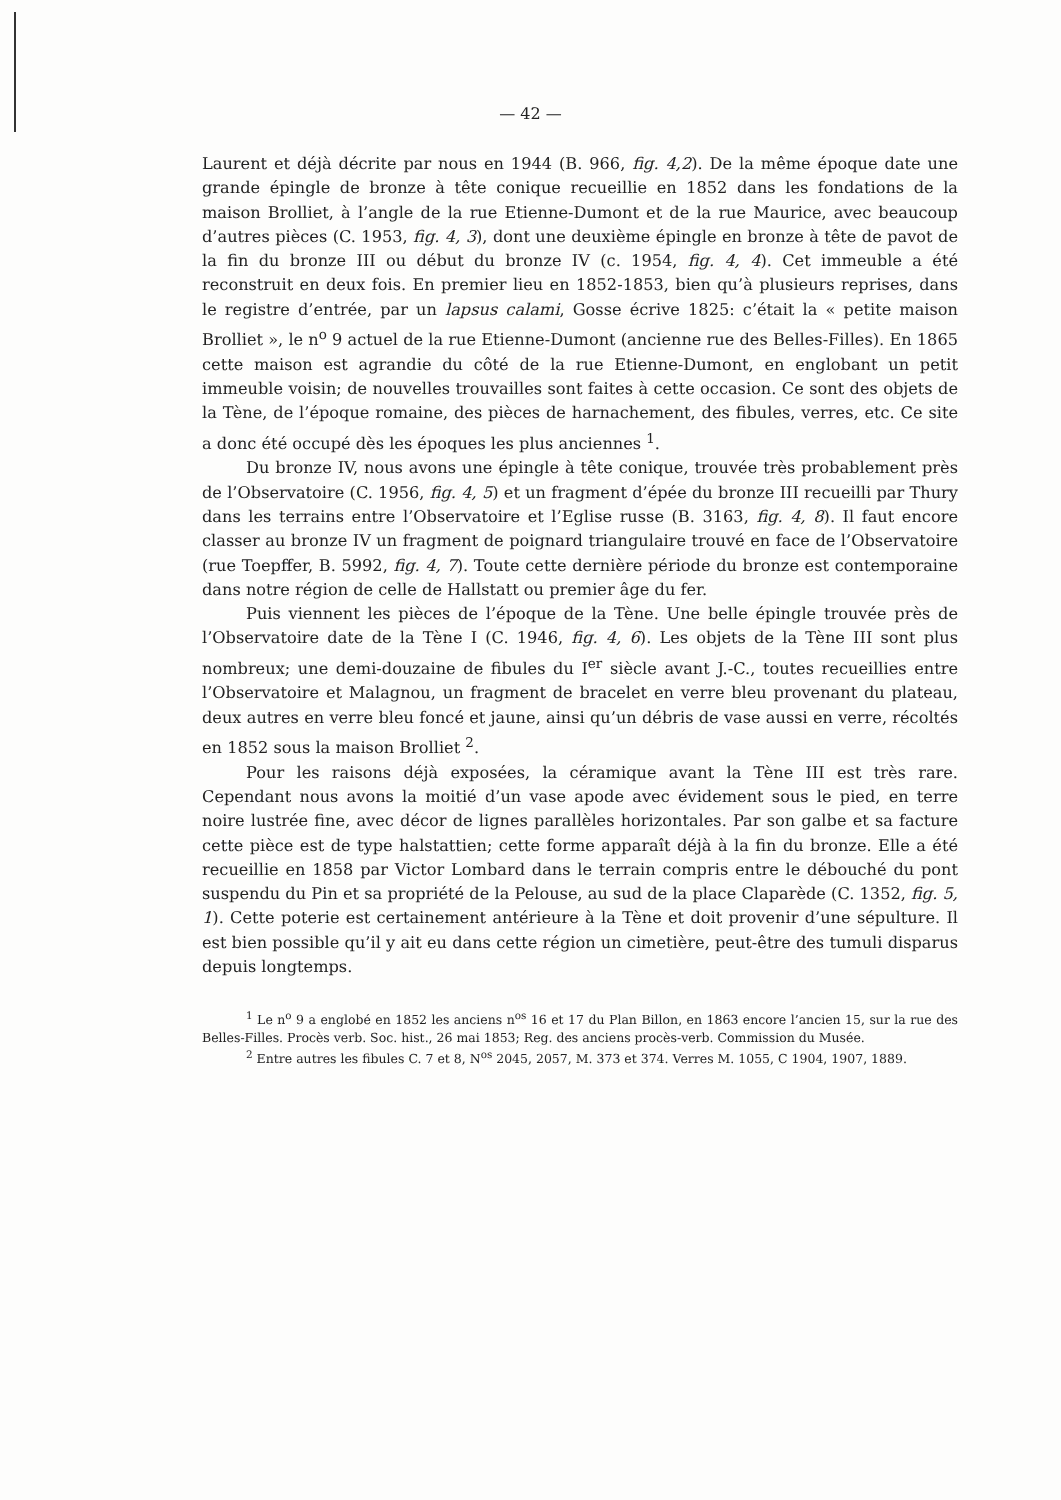— 42 —
Laurent et déjà décrite par nous en 1944 (B. 966, fig. 4,2). De la même époque date une grande épingle de bronze à tête conique recueillie en 1852 dans les fondations de la maison Brolliet, à l’angle de la rue Etienne-Dumont et de la rue Maurice, avec beaucoup d’autres pièces (C. 1953, fig. 4, 3), dont une deuxième épingle en bronze à tête de pavot de la fin du bronze III ou début du bronze IV (c. 1954, fig. 4, 4). Cet immeuble a été reconstruit en deux fois. En premier lieu en 1852-1853, bien qu’à plusieurs reprises, dans le registre d’entrée, par un lapsus calami, Gosse écrive 1825: c’était la « petite maison Brolliet », le n<sup>o</sup> 9 actuel de la rue Etienne-Dumont (ancienne rue des Belles-Filles). En 1865 cette maison est agrandie du côté de la rue Etienne-Dumont, en englobant un petit immeuble voisin; de nouvelles trouvailles sont faites à cette occasion. Ce sont des objets de la Tène, de l’époque romaine, des pièces de harnachement, des fibules, verres, etc. Ce site a donc été occupé dès les époques les plus anciennes <sup>1</sup>.
Du bronze IV, nous avons une épingle à tête conique, trouvée très probablement près de l’Observatoire (C. 1956, fig. 4, 5) et un fragment d’épée du bronze III recueilli par Thury dans les terrains entre l’Observatoire et l’Eglise russe (B. 3163, fig. 4, 8). Il faut encore classer au bronze IV un fragment de poignard triangulaire trouvé en face de l’Observatoire (rue Toepffer, B. 5992, fig. 4, 7). Toute cette dernière période du bronze est contemporaine dans notre région de celle de Hallstatt ou premier âge du fer.
Puis viennent les pièces de l’époque de la Tène. Une belle épingle trouvée près de l’Observatoire date de la Tène I (C. 1946, fig. 4, 6). Les objets de la Tène III sont plus nombreux; une demi-douzaine de fibules du I<sup>er</sup> siècle avant J.-C., toutes recueillies entre l’Observatoire et Malagnou, un fragment de bracelet en verre bleu provenant du plateau, deux autres en verre bleu foncé et jaune, ainsi qu’un débris de vase aussi en verre, récoltés en 1852 sous la maison Brolliet <sup>2</sup>.
Pour les raisons déjà exposées, la céramique avant la Tène III est très rare. Cependant nous avons la moitié d’un vase apode avec évidement sous le pied, en terre noire lustrée fine, avec décor de lignes parallèles horizontales. Par son galbe et sa facture cette pièce est de type halstattien; cette forme apparaît déjà à la fin du bronze. Elle a été recueillie en 1858 par Victor Lombard dans le terrain compris entre le débouché du pont suspendu du Pin et sa propriété de la Pelouse, au sud de la place Claparède (C. 1352, fig. 5, 1). Cette poterie est certainement antérieure à la Tène et doit provenir d’une sépulture. Il est bien possible qu’il y ait eu dans cette région un cimetière, peut-être des tumuli disparus depuis longtemps.
<sup>1</sup> Le n<sup>o</sup> 9 a englobé en 1852 les anciens n<sup>os</sup> 16 et 17 du Plan Billon, en 1863 encore l’ancien 15, sur la rue des Belles-Filles. Procès verb. Soc. hist., 26 mai 1853; Reg. des anciens procès-verb. Commission du Musée.
<sup>2</sup> Entre autres les fibules C. 7 et 8, N<sup>os</sup> 2045, 2057, M. 373 et 374. Verres M. 1055, C 1904, 1907, 1889.